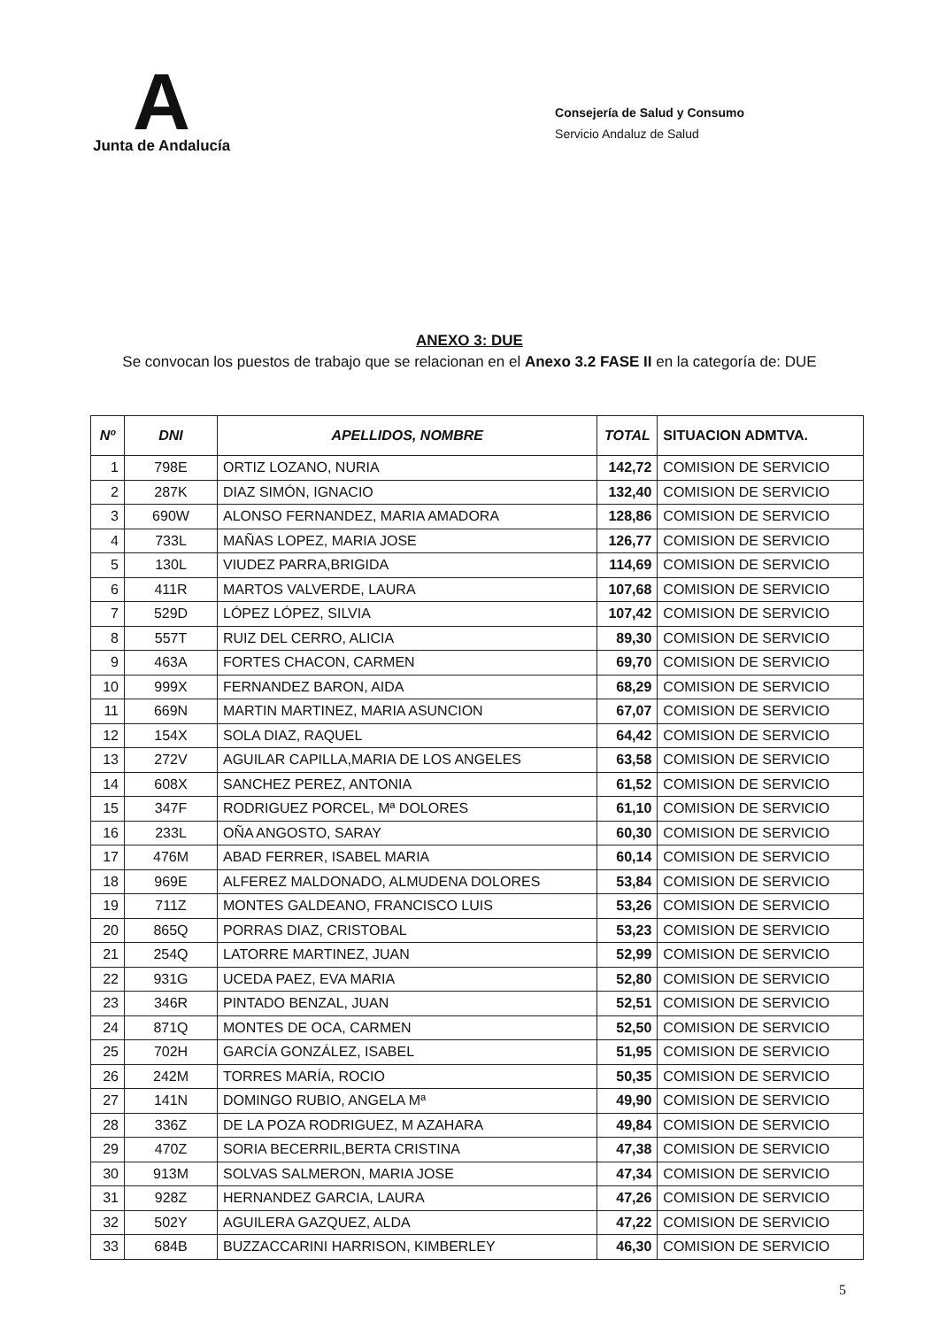A
Junta de Andalucía
Consejería de Salud y Consumo
Servicio Andaluz de Salud
ANEXO 3: DUE
Se convocan los puestos de trabajo que se relacionan en el Anexo 3.2 FASE II en la categoría de: DUE
| Nº | DNI | APELLIDOS, NOMBRE | TOTAL | SITUACION ADMTVA. |
| --- | --- | --- | --- | --- |
| 1 | 798E | ORTIZ LOZANO, NURIA | 142,72 | COMISION DE SERVICIO |
| 2 | 287K | DIAZ SIMÓN, IGNACIO | 132,40 | COMISION DE SERVICIO |
| 3 | 690W | ALONSO FERNANDEZ, MARIA AMADORA | 128,86 | COMISION DE SERVICIO |
| 4 | 733L | MAÑAS LOPEZ, MARIA JOSE | 126,77 | COMISION DE SERVICIO |
| 5 | 130L | VIUDEZ PARRA,BRIGIDA | 114,69 | COMISION DE SERVICIO |
| 6 | 411R | MARTOS VALVERDE, LAURA | 107,68 | COMISION DE SERVICIO |
| 7 | 529D | LÓPEZ LÓPEZ, SILVIA | 107,42 | COMISION DE SERVICIO |
| 8 | 557T | RUIZ DEL CERRO, ALICIA | 89,30 | COMISION DE SERVICIO |
| 9 | 463A | FORTES CHACON, CARMEN | 69,70 | COMISION DE SERVICIO |
| 10 | 999X | FERNANDEZ BARON, AIDA | 68,29 | COMISION DE SERVICIO |
| 11 | 669N | MARTIN MARTINEZ, MARIA ASUNCION | 67,07 | COMISION DE SERVICIO |
| 12 | 154X | SOLA DIAZ, RAQUEL | 64,42 | COMISION DE SERVICIO |
| 13 | 272V | AGUILAR CAPILLA,MARIA DE LOS ANGELES | 63,58 | COMISION DE SERVICIO |
| 14 | 608X | SANCHEZ PEREZ, ANTONIA | 61,52 | COMISION DE SERVICIO |
| 15 | 347F | RODRIGUEZ PORCEL, Mª DOLORES | 61,10 | COMISION DE SERVICIO |
| 16 | 233L | OÑA ANGOSTO, SARAY | 60,30 | COMISION DE SERVICIO |
| 17 | 476M | ABAD FERRER, ISABEL MARIA | 60,14 | COMISION DE SERVICIO |
| 18 | 969E | ALFEREZ MALDONADO, ALMUDENA DOLORES | 53,84 | COMISION DE SERVICIO |
| 19 | 711Z | MONTES GALDEANO, FRANCISCO LUIS | 53,26 | COMISION DE SERVICIO |
| 20 | 865Q | PORRAS DIAZ, CRISTOBAL | 53,23 | COMISION DE SERVICIO |
| 21 | 254Q | LATORRE MARTINEZ, JUAN | 52,99 | COMISION DE SERVICIO |
| 22 | 931G | UCEDA PAEZ, EVA MARIA | 52,80 | COMISION DE SERVICIO |
| 23 | 346R | PINTADO BENZAL, JUAN | 52,51 | COMISION DE SERVICIO |
| 24 | 871Q | MONTES DE OCA, CARMEN | 52,50 | COMISION DE SERVICIO |
| 25 | 702H | GARCÍA GONZÁLEZ, ISABEL | 51,95 | COMISION DE SERVICIO |
| 26 | 242M | TORRES MARÍA, ROCIO | 50,35 | COMISION DE SERVICIO |
| 27 | 141N | DOMINGO RUBIO, ANGELA Mª | 49,90 | COMISION DE SERVICIO |
| 28 | 336Z | DE LA POZA RODRIGUEZ, M AZAHARA | 49,84 | COMISION DE SERVICIO |
| 29 | 470Z | SORIA BECERRIL,BERTA CRISTINA | 47,38 | COMISION DE SERVICIO |
| 30 | 913M | SOLVAS SALMERON, MARIA JOSE | 47,34 | COMISION DE SERVICIO |
| 31 | 928Z | HERNANDEZ GARCIA, LAURA | 47,26 | COMISION DE SERVICIO |
| 32 | 502Y | AGUILERA GAZQUEZ, ALDA | 47,22 | COMISION DE SERVICIO |
| 33 | 684B | BUZZACCARINI HARRISON, KIMBERLEY | 46,30 | COMISION DE SERVICIO |
5